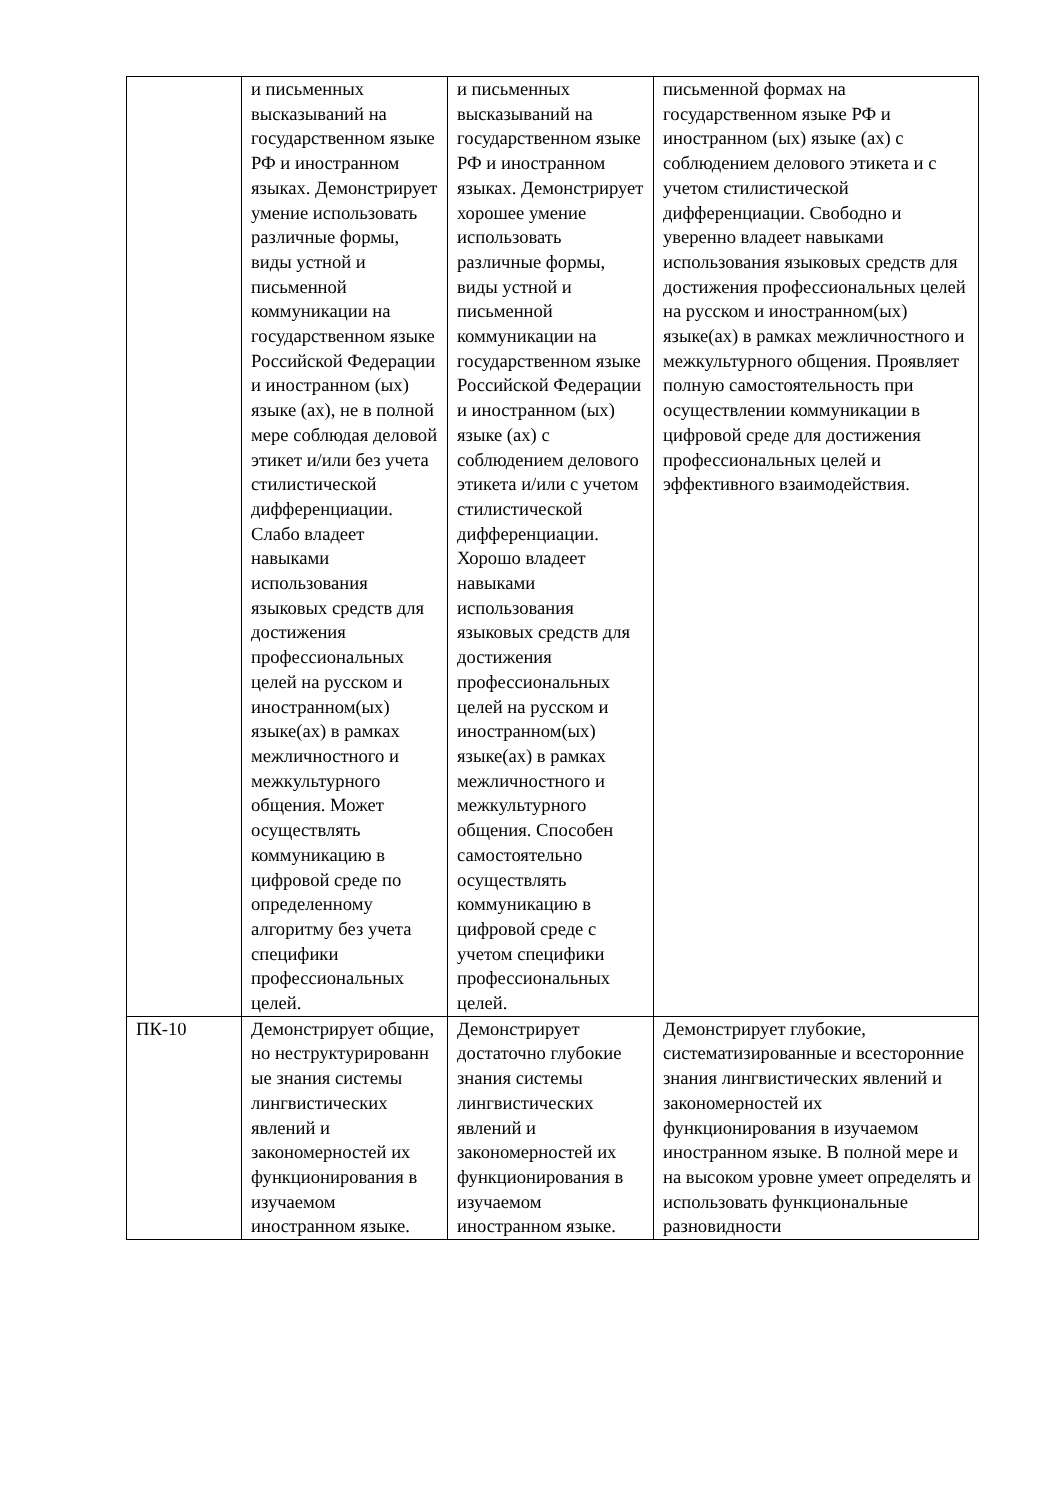| | и письменных высказываний на государственном языке РФ и иностранном языках. Демонстрирует умение использовать различные формы, виды устной и письменной коммуникации на государственном языке Российской Федерации и иностранном (ых) языке (ах), не в полной мере соблюдая деловой этикет и/или без учета стилистической дифференциации. Слабо владеет навыками использования языковых средств для достижения профессиональных целей на русском и иностранном(ых) языке(ах) в рамках межличностного и межкультурного общения. Может осуществлять коммуникацию в цифровой среде по определенному алгоритму без учета специфики профессиональных целей. | и письменных высказываний на государственном языке РФ и иностранном языках. Демонстрирует хорошее умение использовать различные формы, виды устной и письменной коммуникации на государственном языке Российской Федерации и иностранном (ых) языке (ах) с соблюдением делового этикета и/или с учетом стилистической дифференциации. Хорошо владеет навыками использования языковых средств для достижения профессиональных целей на русском и иностранном(ых) языке(ах) в рамках межличностного и межкультурного общения. Способен самостоятельно осуществлять коммуникацию в цифровой среде с учетом специфики профессиональных целей. | письменной формах на государственном языке РФ и иностранном (ых) языке (ах) с соблюдением делового этикета и с учетом стилистической дифференциации. Свободно и уверенно владеет навыками использования языковых средств для достижения профессиональных целей на русском и иностранном(ых) языке(ах) в рамках межличностного и межкультурного общения. Проявляет полную самостоятельность при осуществлении коммуникации в цифровой среде для достижения профессиональных целей и эффективного взаимодействия. |
| ПК-10 | Демонстрирует общие, но неструктурированн ые знания системы лингвистических явлений и закономерностей их функционирования в изучаемом иностранном языке. | Демонстрирует достаточно глубокие знания системы лингвистических явлений и закономерностей их функционирования в изучаемом иностранном языке. | Демонстрирует глубокие, систематизированные и всесторонние знания лингвистических явлений и закономерностей их функционирования в изучаемом иностранном языке. В полной мере и на высоком уровне умеет определять и использовать функциональные разновидности |